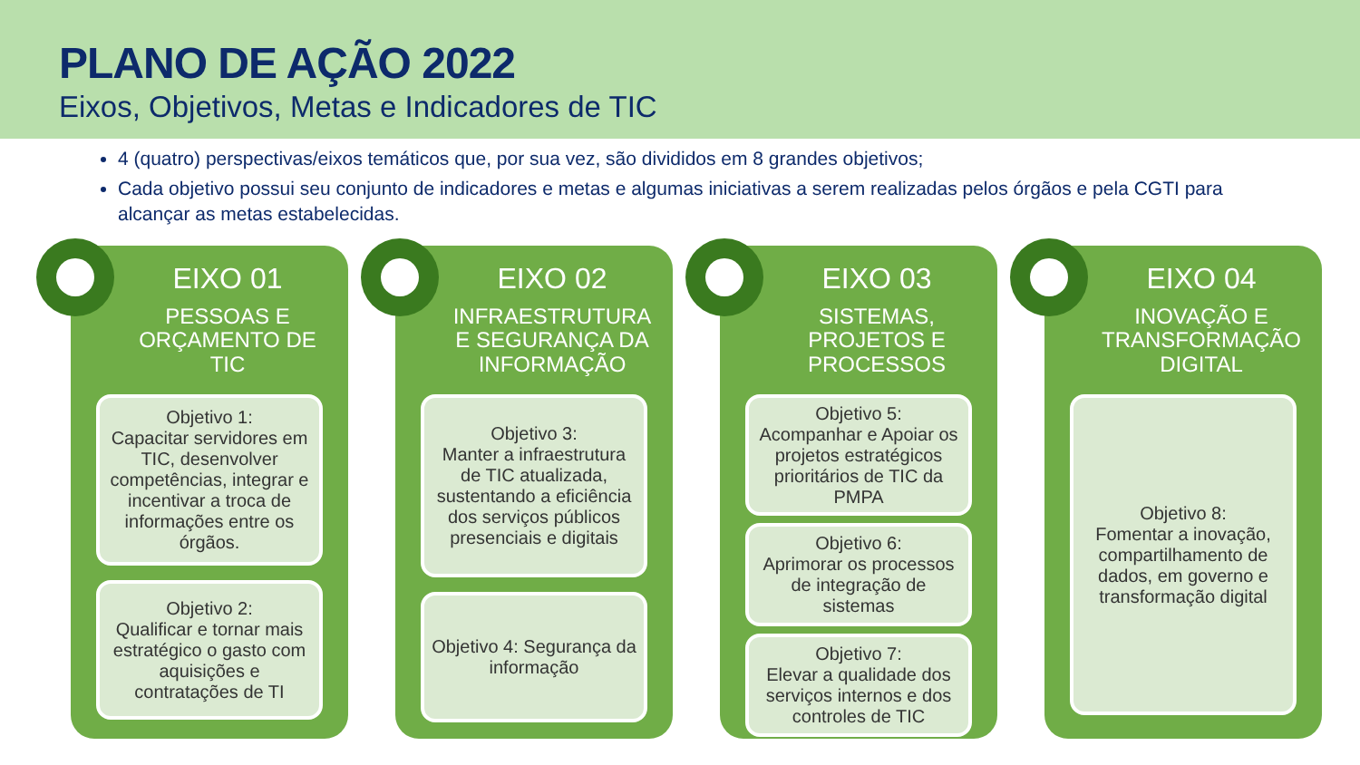PLANO DE AÇÃO 2022
Eixos, Objetivos, Metas e Indicadores de TIC
4 (quatro) perspectivas/eixos temáticos que, por sua vez, são divididos em 8 grandes objetivos;
Cada objetivo possui seu conjunto de indicadores e metas e algumas iniciativas a serem realizadas pelos órgãos e pela CGTI para alcançar as metas estabelecidas.
EIXO 01
PESSOAS E ORÇAMENTO DE TIC
Objetivo 1:
Capacitar servidores em TIC, desenvolver competências, integrar e incentivar a troca de informações entre os órgãos.
Objetivo 2:
Qualificar e tornar mais estratégico o gasto com aquisições e contratações de TI
EIXO 02
INFRAESTRUTURA E SEGURANÇA DA INFORMAÇÃO
Objetivo 3:
Manter a infraestrutura de TIC atualizada, sustentando a eficiência dos serviços públicos presenciais e digitais
Objetivo 4: Segurança da informação
EIXO 03
SISTEMAS, PROJETOS E PROCESSOS
Objetivo 5:
Acompanhar e Apoiar os projetos estratégicos prioritários de TIC da PMPA
Objetivo 6:
Aprimorar os processos de integração de sistemas
Objetivo 7:
Elevar a qualidade dos serviços internos e dos controles de TIC
EIXO 04
INOVAÇÃO E TRANSFORMAÇÃO DIGITAL
Objetivo 8:
Fomentar a inovação, compartilhamento de dados, em governo e transformação digital